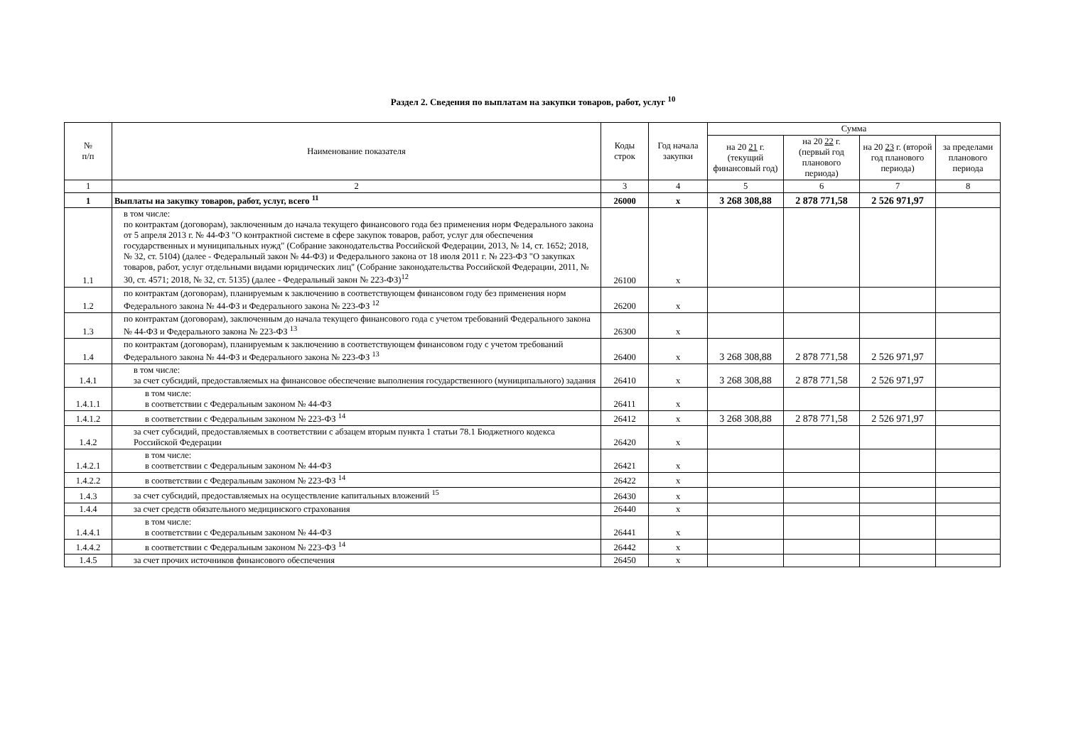Раздел 2. Сведения по выплатам на закупки товаров, работ, услуг <sup>10</sup>
| № п/п | Наименование показателя | Коды строк | Год начала закупки | Сумма | | | |
| --- | --- | --- | --- | --- | --- | --- | --- |
| | | | | на 20 21 г. (текущий финансовый год) | на 20 22 г. (первый год планового периода) | на 20 23 г. (второй год планового периода) | за пределами планового периода |
| 1 | 2 | 3 | 4 | 5 | 6 | 7 | 8 |
| 1 | Выплаты на закупку товаров, работ, услуг, всего <sup>11</sup> | 26000 | х | 3 268 308,88 | 2 878 771,58 | 2 526 971,97 | |
| 1.1 | в том числе: по контрактам (договорам), заключенным до начала текущего финансового года без применения норм Федерального закона от 5 апреля 2013 г. № 44-ФЗ "О контрактной системе в сфере закупок товаров, работ, услуг для обеспечения государственных и муниципальных нужд" (Собрание законодательства Российской Федерации, 2013, № 14, ст. 1652; 2018, № 32, ст. 5104) (далее - Федеральный закон № 44-ФЗ) и Федерального закона от 18 июля 2011 г. № 223-ФЗ "О закупках товаров, работ, услуг отдельными видами юридических лиц" (Собрание законодательства Российской Федерации, 2011, № 30, ст. 4571; 2018, № 32, ст. 5135) (далее - Федеральный закон № 223-ФЗ)<sup>12</sup> | 26100 | х | | | | |
| 1.2 | по контрактам (договорам), планируемым к заключению в соответствующем финансовом году без применения норм Федерального закона № 44-ФЗ и Федерального закона № 223-ФЗ <sup>12</sup> | 26200 | х | | | | |
| 1.3 | по контрактам (договорам), заключенным до начала текущего финансового года с учетом требований Федерального закона № 44-ФЗ и Федерального закона № 223-ФЗ <sup>13</sup> | 26300 | х | | | | |
| 1.4 | по контрактам (договорам), планируемым к заключению в соответствующем финансовом году с учетом требований Федерального закона № 44-ФЗ и Федерального закона № 223-ФЗ <sup>13</sup> | 26400 | х | 3 268 308,88 | 2 878 771,58 | 2 526 971,97 | |
| 1.4.1 | в том числе: за счет субсидий, предоставляемых на финансовое обеспечение выполнения государственного (муниципального) задания | 26410 | х | 3 268 308,88 | 2 878 771,58 | 2 526 971,97 | |
| 1.4.1.1 | в том числе: в соответствии с Федеральным законом № 44-ФЗ | 26411 | х | | | | |
| 1.4.1.2 | в соответствии с Федеральным законом № 223-ФЗ <sup>14</sup> | 26412 | х | 3 268 308,88 | 2 878 771,58 | 2 526 971,97 | |
| 1.4.2 | за счет субсидий, предоставляемых в соответствии с абзацем вторым пункта 1 статьи 78.1 Бюджетного кодекса Российской Федерации | 26420 | х | | | | |
| 1.4.2.1 | в том числе: в соответствии с Федеральным законом № 44-ФЗ | 26421 | х | | | | |
| 1.4.2.2 | в соответствии с Федеральным законом № 223-ФЗ <sup>14</sup> | 26422 | х | | | | |
| 1.4.3 | за счет субсидий, предоставляемых на осуществление капитальных вложений <sup>15</sup> | 26430 | х | | | | |
| 1.4.4 | за счет средств обязательного медицинского страхования | 26440 | х | | | | |
| 1.4.4.1 | в том числе: в соответствии с Федеральным законом № 44-ФЗ | 26441 | х | | | | |
| 1.4.4.2 | в соответствии с Федеральным законом № 223-ФЗ <sup>14</sup> | 26442 | х | | | | |
| 1.4.5 | за счет прочих источников финансового обеспечения | 26450 | х | | | | |